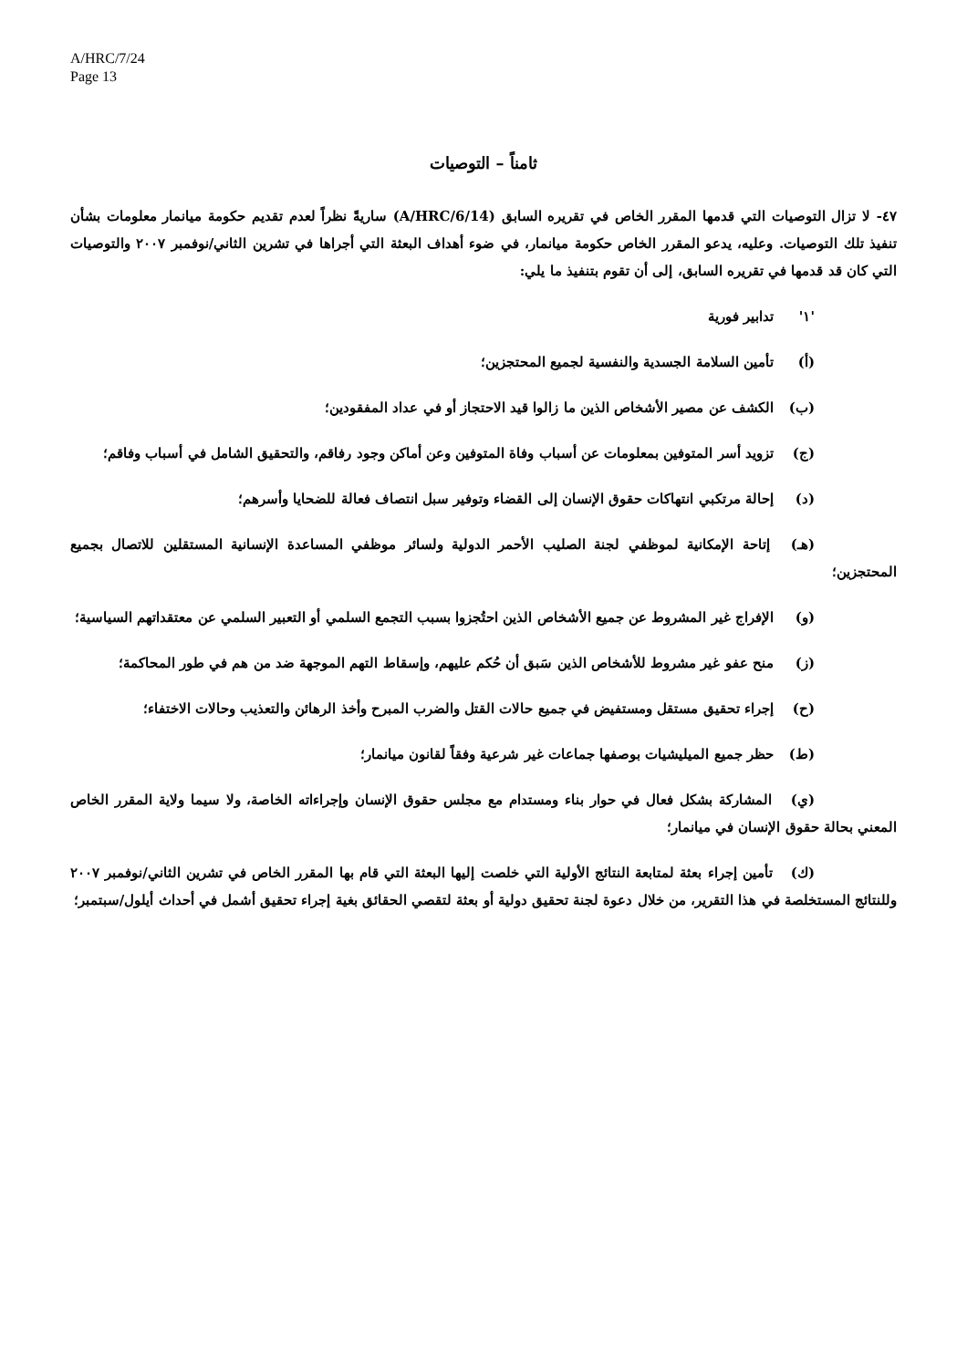A/HRC/7/24
Page 13
ثامناً – التوصيات
٤٧- لا تزال التوصيات التي قدمها المقرر الخاص في تقريره السابق (A/HRC/6/14) ساريةً نظراً لعدم تقديم حكومة ميانمار معلومات بشأن تنفيذ تلك التوصيات. وعليه، يدعو المقرر الخاص حكومة ميانمار، في ضوء أهداف البعثة التي أجراها في تشرين الثاني/نوفمبر ٢٠٠٧ والتوصيات التي كان قد قدمها في تقريره السابق، إلى أن تقوم بتنفيذ ما يلي:
'١' تدابير فورية
(أ) تأمين السلامة الجسدية والنفسية لجميع المحتجزين؛
(ب) الكشف عن مصير الأشخاص الذين ما زالوا قيد الاحتجاز أو في عداد المفقودين؛
(ج) تزويد أسر المتوفين بمعلومات عن أسباب وفاة المتوفين وعن أماكن وجود رفاقم، والتحقيق الشامل في أسباب وفاقم؛
(د) إحالة مرتكبي انتهاكات حقوق الإنسان إلى القضاء وتوفير سبل انتصاف فعالة للضحايا وأسرهم؛
(هـ) إتاحة الإمكانية لموظفي لجنة الصليب الأحمر الدولية ولسائر موظفي المساعدة الإنسانية المستقلين للاتصال بجميع المحتجزين؛
(و) الإفراج غير المشروط عن جميع الأشخاص الذين احتُجزوا بسبب التجمع السلمي أو التعبير السلمي عن معتقداتهم السياسية؛
(ز) منح عفو غير مشروط للأشخاص الذين سَبق أن حُكم عليهم، وإسقاط التهم الموجهة ضد من هم في طور المحاكمة؛
(ح) إجراء تحقيق مستقل ومستفيض في جميع حالات القتل والضرب المبرح وأخذ الرهائن والتعذيب وحالات الاختفاء؛
(ط) حظر جميع الميليشيات بوصفها جماعات غير شرعية وفقاً لقانون ميانمار؛
(ي) المشاركة بشكل فعال في حوار بناء ومستدام مع مجلس حقوق الإنسان وإجراءاته الخاصة، ولا سيما ولاية المقرر الخاص المعني بحالة حقوق الإنسان في ميانمار؛
(ك) تأمين إجراء بعثة لمتابعة النتائج الأولية التي خلصت إليها البعثة التي قام بها المقرر الخاص في تشرين الثاني/نوفمبر ٢٠٠٧ وللنتائج المستخلصة في هذا التقرير، من خلال دعوة لجنة تحقيق دولية أو بعثة لتقصي الحقائق بغية إجراء تحقيق أشمل في أحداث أيلول/سبتمبر؛